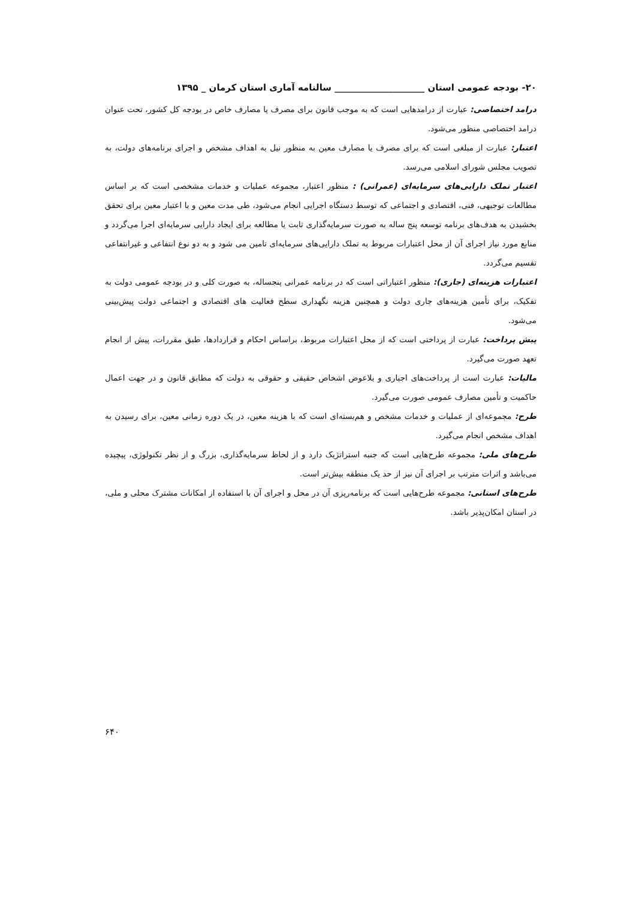۲۰- بودجه عمومی استان ____________________ سالنامه آماری استان کرمان _ ۱۳۹۵
درامد اختصاصی: عبارت از درامدهایی است که به موجب قانون برای مصرف یا مصارف خاص در بودجه کل کشور، تحت عنوان درامد اختصاصی منظور می‌شود.
اعتبار: عبارت از مبلغی است که برای مصرف یا مصارف معین به منظور نیل به اهداف مشخص و اجرای برنامه‌های دولت، به تصویب مجلس شورای اسلامی می‌رسد.
اعتبار تملک دارایی‌های سرمایه‌ای (عمرانی) : منظور اعتبار، مجموعه عملیات و خدمات مشخصی است که بر اساس مطالعات توجیهی، فنی، اقتصادی و اجتماعی که توسط دستگاه اجرایی انجام می‌شود، طی مدت معین و با اعتبار معین برای تحقق بخشیدن به هدف‌های برنامه توسعه پنج ساله به صورت سرمایه‌گذاری ثابت یا مطالعه برای ایجاد دارایی سرمایه‌ای اجرا می‌گردد و منابع مورد نیاز اجرای آن از محل اعتبارات مربوط به تملک دارایی‌های سرمایه‌ای تامین می شود و به دو نوع انتفاعی و غیرانتفاعی تقسیم می‌گردد.
اعتبارات هزینه‌ای (جاری): منظور اعتباراتی است که در برنامه عمرانی پنجساله، به صورت کلی و در بودجه عمومی دولت به تفکیک، برای تأمین هزینه‌های جاری دولت و همچنین هزینه نگهداری سطح فعالیت های اقتصادی و اجتماعی دولت پیش‌بینی می‌شود.
پیش پرداخت: عبارت از پرداختی است که از محل اعتبارات مربوط، براساس احکام و قراردادها، طبق مقررات، پیش از انجام تعهد صورت می‌گیرد.
مالیات: عبارت است از پرداخت‌های اجباری و بلاعوض اشخاص حقیقی و حقوقی به دولت که مطابق قانون و در جهت اعمال حاکمیت و تأمین مصارف عمومی صورت می‌گیرد.
طرح: مجموعه‌ای از عملیات و خدمات مشخص و هم‌بسته‌ای است که با هزینه معین، در یک دوره زمانی معین، برای رسیدن به اهداف مشخص انجام می‌گیرد.
طرح‌های ملی: مجموعه طرح‌هایی است که جنبه استراتژیک دارد و از لحاظ سرمایه‌گذاری، بزرگ و از نظر تکنولوژی، پیچیده می‌باشد و اثرات مترتب بر اجرای آن نیز از حد یک منطقه بیش‌تر است.
طرح‌های استانی: مجموعه طرح‌هایی است که برنامه‌ریزی آن در محل و اجرای آن با استفاده از امکانات مشترک محلی و ملی، در استان امکان‌پذیر باشد.
۶۴۰